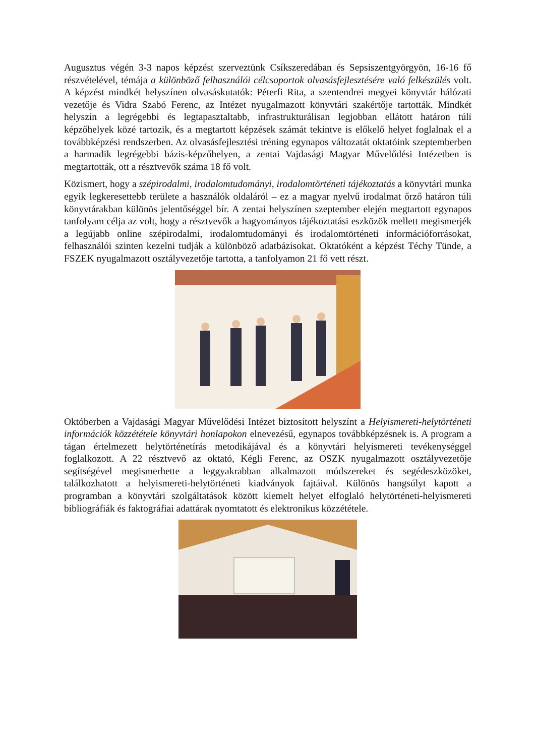Augusztus végén 3-3 napos képzést szerveztünk Csíkszeredában és Sepsiszentgyörgyön, 16-16 fő részvételével, témája a különböző felhasználói célcsoportok olvasásfejlesztésére való felkészülés volt. A képzést mindkét helyszínen olvasáskutatók: Péterfi Rita, a szentendrei megyei könyvtár hálózati vezetője és Vidra Szabó Ferenc, az Intézet nyugalmazott könyvtári szakértője tartották. Mindkét helyszín a legrégebbi és legtapasztaltabb, infrastrukturálisan legjobban ellátott határon túli képzőhelyek közé tartozik, és a megtartott képzések számát tekintve is előkelő helyet foglalnak el a továbbképzési rendszerben. Az olvasásfejlesztési tréning egynapos változatát oktatóink szeptemberben a harmadik legrégebbi bázis-képzőhelyen, a zentai Vajdasági Magyar Művelődési Intézetben is megtartották, ott a résztvevők száma 18 fő volt.
Közismert, hogy a szépirodalmi, irodalomtudományi, irodalomtörténeti tájékoztatás a könyvtári munka egyik legkeresettebb területe a használók oldaláról – ez a magyar nyelvű irodalmat őrző határon túli könyvtárakban különös jelentőséggel bír. A zentai helyszínen szeptember elején megtartott egynapos tanfolyam célja az volt, hogy a résztvevők a hagyományos tájékoztatási eszközök mellett megismerjék a legújabb online szépirodalmi, irodalomtudományi és irodalomtörténeti információforrásokat, felhasználói szinten kezelni tudják a különböző adatbázisokat. Oktatóként a képzést Téchy Tünde, a FSZEK nyugalmazott osztályvezetője tartotta, a tanfolyamon 21 fő vett részt.
Októberben a Vajdasági Magyar Művelődési Intézet biztosított helyszínt a Helyismereti-helytörténeti információk közzététele könyvtári honlapokon elnevezésű, egynapos továbbképzésnek is. A program a tágan értelmezett helytörténetírás metodikájával és a könyvtári helyismereti tevékenységgel foglalkozott. A 22 résztvevő az oktató, Kégli Ferenc, az OSZK nyugalmazott osztályvezetője segítségével megismerhette a leggyakrabban alkalmazott módszereket és segédeszközöket, találkozhatott a helyismereti-helytörténeti kiadványok fajtáival. Különös hangsúlyt kapott a programban a könyvtári szolgáltatások között kiemelt helyet elfoglaló helytörténeti-helyismereti bibliográfiák és faktográfiai adattárak nyomtatott és elektronikus közzététele.